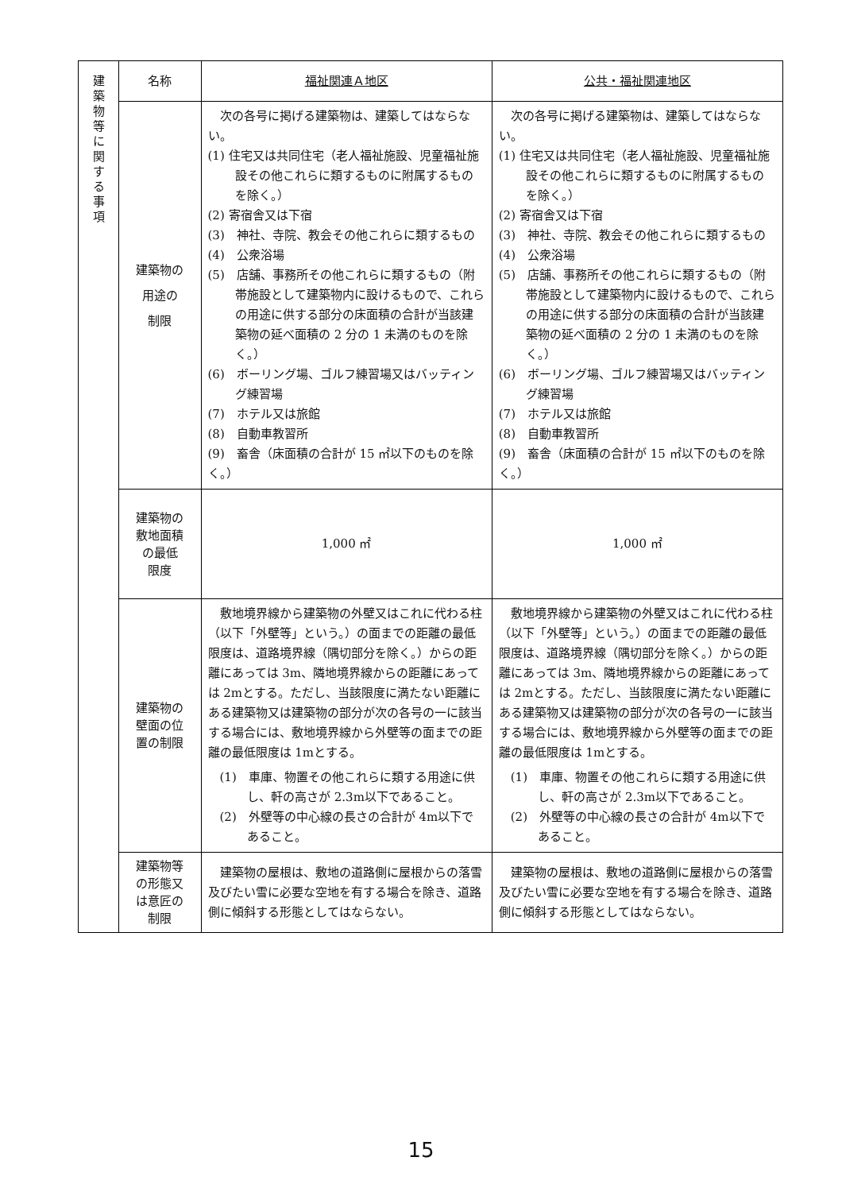| 建 築 物 等 に 関 す る 事 項 | 名称 | 福祉関連Ａ地区 | 公共・福祉関連地区 |
| | 建築物の 用途の 制限 | 次の各号に掲げる建築物は、建築してはならない。 (1) 住宅又は共同住宅（老人福祉施設、児童福祉施設その他これらに類するものに附属するものを除く。） (2) 寄宿舎又は下宿 (3) 神社、寺院、教会その他これらに類するもの (4) 公衆浴場 (5) 店舗、事務所その他これらに類するもの（附帯施設として建築物内に設けるもので、これらの用途に供する部分の床面積の合計が当該建築物の延べ面積の 2 分の 1 未満のものを除く。） (6) ボーリング場、ゴルフ練習場又はバッティング練習場 (7) ホテル又は旅館 (8) 自動車教習所 (9) 畜舎（床面積の合計が 15 ㎡以下のものを除く。） | 次の各号に掲げる建築物は、建築してはならない。 (1) 住宅又は共同住宅（老人福祉施設、児童福祉施設その他これらに類するものに附属するものを除く。） (2) 寄宿舎又は下宿 (3) 神社、寺院、教会その他これらに類するもの (4) 公衆浴場 (5) 店舗、事務所その他これらに類するもの（附帯施設として建築物内に設けるもので、これらの用途に供する部分の床面積の合計が当該建築物の延べ面積の 2 分の 1 未満のものを除く。） (6) ボーリング場、ゴルフ練習場又はバッティング練習場 (7) ホテル又は旅館 (8) 自動車教習所 (9) 畜舎（床面積の合計が 15 ㎡以下のものを除く。） |
| | 建築物の 敷地面積 の最低 限度 | 1,000 ㎡ | 1,000 ㎡ |
| | 建築物の 壁面の位 置の制限 | 敷地境界線から建築物の外壁又はこれに代わる柱（以下「外壁等」という。）の面までの距離の最低限度は、道路境界線（隅切部分を除く。）からの距離にあっては 3m、隣地境界線からの距離にあっては 2mとする。ただし、当該限度に満たない距離にある建築物又は建築物の部分が次の各号の一に該当する場合には、敷地境界線から外壁等の面までの距離の最低限度は 1mとする。 (1) 車庫、物置その他これらに類する用途に供し、軒の高さが 2.3m以下であること。 (2) 外壁等の中心線の長さの合計が 4m以下であること。 | 敷地境界線から建築物の外壁又はこれに代わる柱（以下「外壁等」という。）の面までの距離の最低限度は、道路境界線（隅切部分を除く。）からの距離にあっては 3m、隣地境界線からの距離にあっては 2mとする。ただし、当該限度に満たない距離にある建築物又は建築物の部分が次の各号の一に該当する場合には、敷地境界線から外壁等の面までの距離の最低限度は 1mとする。 (1) 車庫、物置その他これらに類する用途に供し、軒の高さが 2.3m以下であること。 (2) 外壁等の中心線の長さの合計が 4m以下であること。 |
| | 建築物等 の形態又 は意匠の 制限 | 建築物の屋根は、敷地の道路側に屋根からの落雪及びたい雪に必要な空地を有する場合を除き、道路側に傾斜する形態としてはならない。 | 建築物の屋根は、敷地の道路側に屋根からの落雪及びたい雪に必要な空地を有する場合を除き、道路側に傾斜する形態としてはならない。 |
15